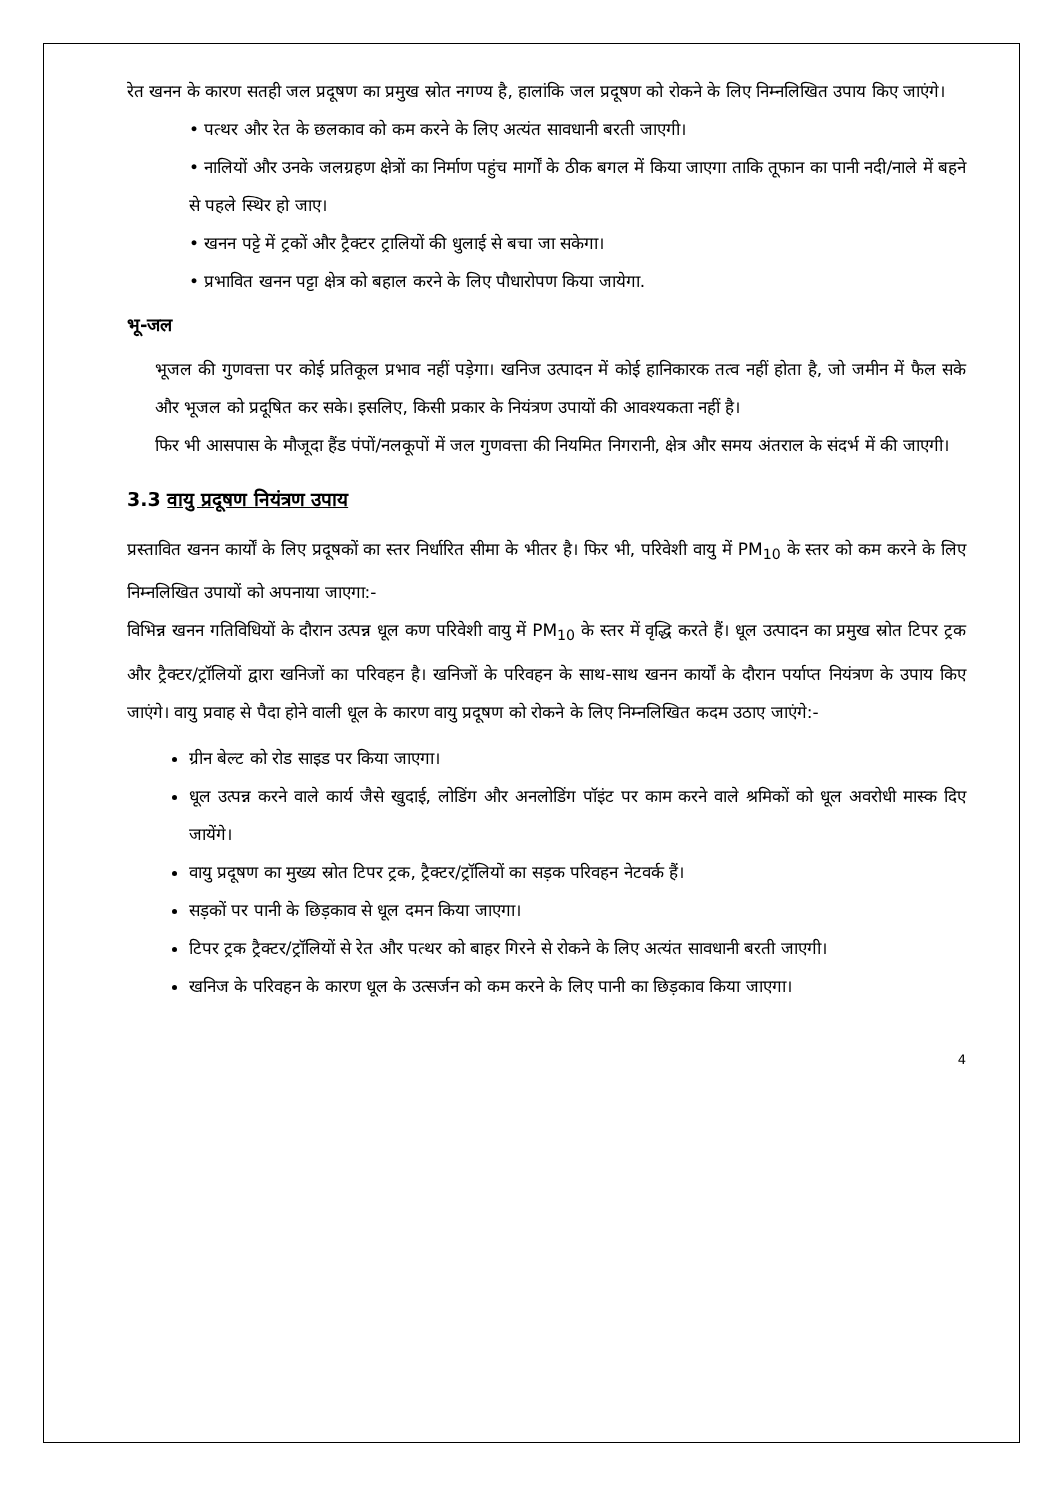रेत खनन के कारण सतही जल प्रदूषण का प्रमुख स्रोत नगण्य है, हालांकि जल प्रदूषण को रोकने के लिए निम्नलिखित उपाय किए जाएंगे।
• पत्थर और रेत के छलकाव को कम करने के लिए अत्यंत सावधानी बरती जाएगी।
• नालियों और उनके जलग्रहण क्षेत्रों का निर्माण पहुंच मार्गों के ठीक बगल में किया जाएगा ताकि तूफान का पानी नदी/नाले में बहने से पहले स्थिर हो जाए।
• खनन पट्टे में ट्रकों और ट्रैक्टर ट्रालियों की धुलाई से बचा जा सकेगा।
• प्रभावित खनन पट्टा क्षेत्र को बहाल करने के लिए पौधारोपण किया जायेगा.
भू-जल
भूजल की गुणवत्ता पर कोई प्रतिकूल प्रभाव नहीं पड़ेगा। खनिज उत्पादन में कोई हानिकारक तत्व नहीं होता है, जो जमीन में फैल सके और भूजल को प्रदूषित कर सके। इसलिए, किसी प्रकार के नियंत्रण उपायों की आवश्यकता नहीं है।
फिर भी आसपास के मौजूदा हैंड पंपों/नलकूपों में जल गुणवत्ता की नियमित निगरानी, क्षेत्र और समय अंतराल के संदर्भ में की जाएगी।
3.3 वायु प्रदूषण नियंत्रण उपाय
प्रस्तावित खनन कार्यों के लिए प्रदूषकों का स्तर निर्धारित सीमा के भीतर है। फिर भी, परिवेशी वायु में PM<sub>10</sub> के स्तर को कम करने के लिए निम्नलिखित उपायों को अपनाया जाएगा:-
विभिन्न खनन गतिविधियों के दौरान उत्पन्न धूल कण परिवेशी वायु में PM<sub>10</sub> के स्तर में वृद्धि करते हैं। धूल उत्पादन का प्रमुख स्रोत टिपर ट्रक और ट्रैक्टर/ट्रॉलियों द्वारा खनिजों का परिवहन है। खनिजों के परिवहन के साथ-साथ खनन कार्यों के दौरान पर्याप्त नियंत्रण के उपाय किए जाएंगे। वायु प्रवाह से पैदा होने वाली धूल के कारण वायु प्रदूषण को रोकने के लिए निम्नलिखित कदम उठाए जाएंगे:-
ग्रीन बेल्ट को रोड साइड पर किया जाएगा।
धूल उत्पन्न करने वाले कार्य जैसे खुदाई, लोडिंग और अनलोडिंग पॉइंट पर काम करने वाले श्रमिकों को धूल अवरोधी मास्क दिए जायेंगे।
वायु प्रदूषण का मुख्य स्रोत टिपर ट्रक, ट्रैक्टर/ट्रॉलियों का सड़क परिवहन नेटवर्क हैं।
सड़कों पर पानी के छिड़काव से धूल दमन किया जाएगा।
टिपर ट्रक ट्रैक्टर/ट्रॉलियों से रेत और पत्थर को बाहर गिरने से रोकने के लिए अत्यंत सावधानी बरती जाएगी।
खनिज के परिवहन के कारण धूल के उत्सर्जन को कम करने के लिए पानी का छिड़काव किया जाएगा।
4